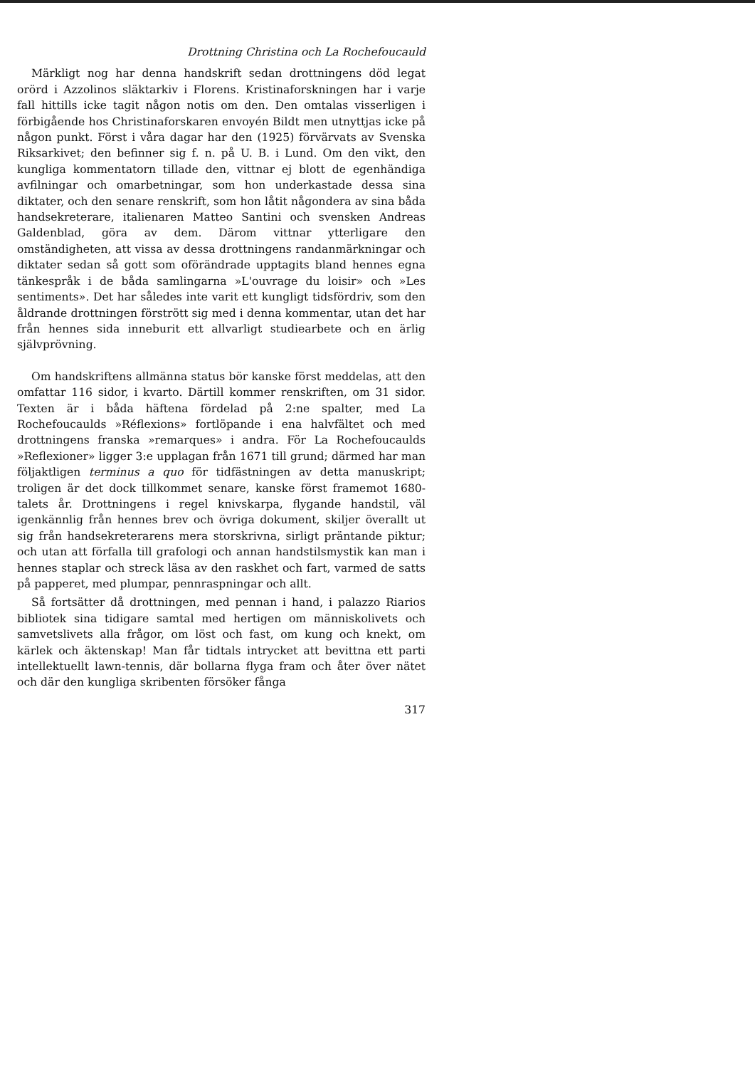Drottning Christina och La Rochefoucauld
Märkligt nog har denna handskrift sedan drottningens död legat orörd i Azzolinos släktarkiv i Florens. Kristinaforskningen har i varje fall hittills icke tagit någon notis om den. Den omtalas visserligen i förbigående hos Christinaforskaren envoyén Bildt men utnyttjas icke på någon punkt. Först i våra dagar har den (1925) förvärvats av Svenska Riksarkivet; den befinner sig f. n. på U. B. i Lund. Om den vikt, den kungliga kommentatorn tillade den, vittnar ej blott de egenhändiga avfilningar och omarbetningar, som hon underkastade dessa sina diktater, och den senare renskrift, som hon låtit någondera av sina båda handsekreterare, italienaren Matteo Santini och svensken Andreas Galdenblad, göra av dem. Därom vittnar ytterligare den omständigheten, att vissa av dessa drottningens randanmärkningar och diktater sedan så gott som oförändrade upptagits bland hennes egna tänkespråk i de båda samlingarna »L'ouvrage du loisir» och »Les sentiments». Det har således inte varit ett kungligt tidsfördriv, som den åldrande drottningen förstrött sig med i denna kommentar, utan det har från hennes sida inneburit ett allvarligt studiearbete och en ärlig självprövning.
Om handskriftens allmänna status bör kanske först meddelas, att den omfattar 116 sidor, i kvarto. Därtill kommer renskriften, om 31 sidor. Texten är i båda häftena fördelad på 2:ne spalter, med La Rochefoucaulds »Réflexions» fortlöpande i ena halvfältet och med drottningens franska »remarques» i andra. För La Rochefoucaulds »Reflexioner» ligger 3:e upplagan från 1671 till grund; därmed har man följaktligen terminus a quo för tidfästningen av detta manuskript; troligen är det dock tillkommet senare, kanske först framemot 1680-talets år. Drottningens i regel knivskarpa, flygande handstil, väl igenkännlig från hennes brev och övriga dokument, skiljer överallt ut sig från handsekreterarens mera storskrivna, sirligt präntande piktur; och utan att förfalla till grafologi och annan handstilsmystik kan man i hennes staplar och streck läsa av den raskhet och fart, varmed de satts på papperet, med plumpar, pennraspningar och allt.
Så fortsätter då drottningen, med pennan i hand, i palazzo Riarios bibliotek sina tidigare samtal med hertigen om människolivets och samvetslivets alla frågor, om löst och fast, om kung och knekt, om kärlek och äktenskap! Man får tidtals intrycket att bevittna ett parti intellektuellt lawn-tennis, där bollarna flyga fram och åter över nätet och där den kungliga skribenten försöker fånga
317